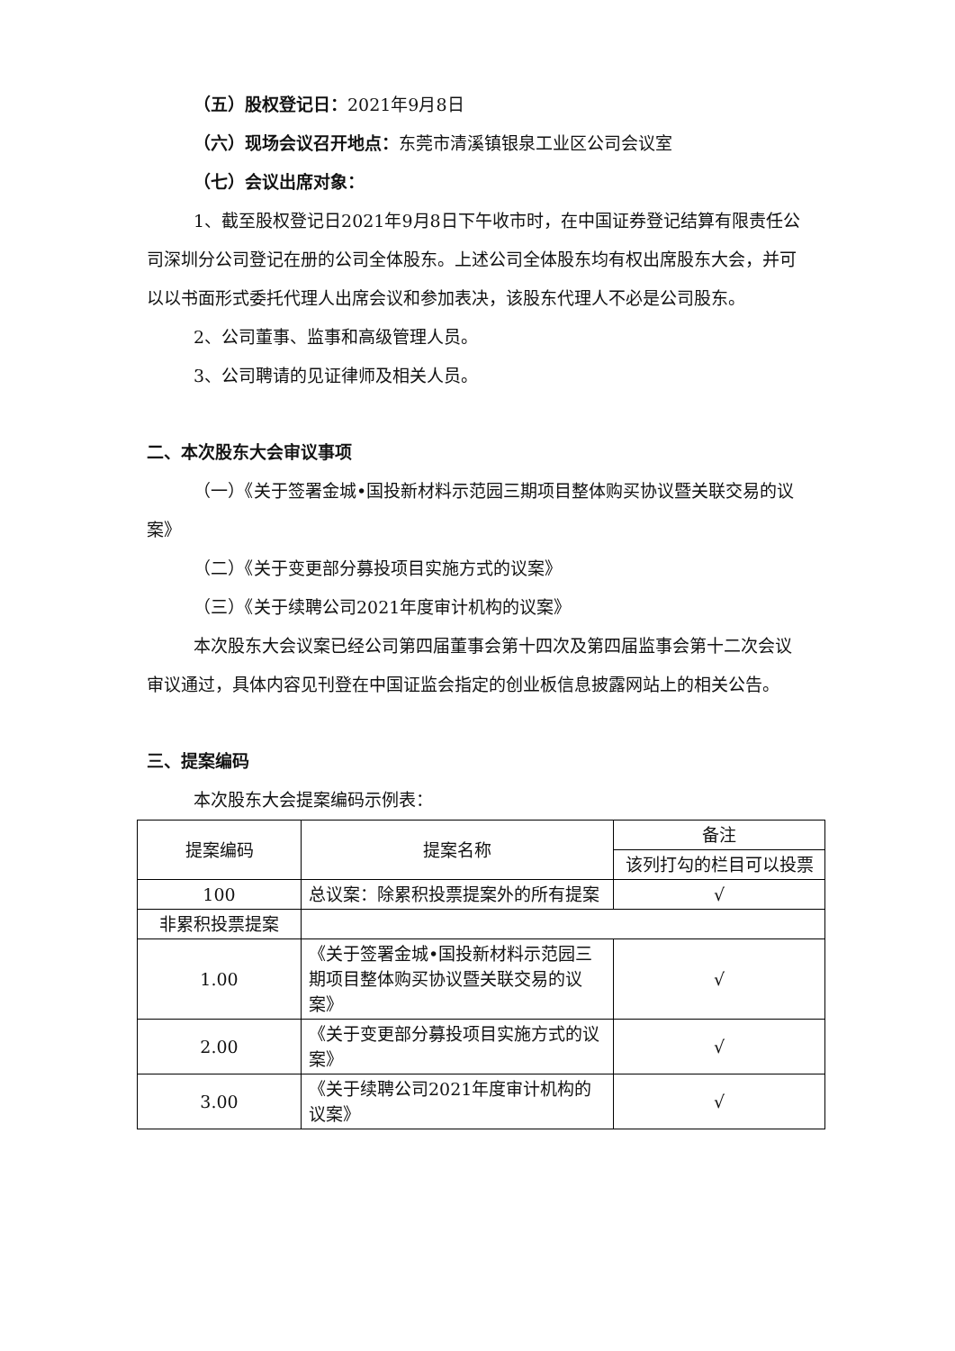（五）股权登记日：2021年9月8日
（六）现场会议召开地点：东莞市清溪镇银泉工业区公司会议室
（七）会议出席对象：
1、截至股权登记日2021年9月8日下午收市时，在中国证券登记结算有限责任公司深圳分公司登记在册的公司全体股东。上述公司全体股东均有权出席股东大会，并可以以书面形式委托代理人出席会议和参加表决，该股东代理人不必是公司股东。
2、公司董事、监事和高级管理人员。
3、公司聘请的见证律师及相关人员。
二、本次股东大会审议事项
（一）《关于签署金城•国投新材料示范园三期项目整体购买协议暨关联交易的议案》
（二）《关于变更部分募投项目实施方式的议案》
（三）《关于续聘公司2021年度审计机构的议案》
本次股东大会议案已经公司第四届董事会第十四次及第四届监事会第十二次会议审议通过，具体内容见刊登在中国证监会指定的创业板信息披露网站上的相关公告。
三、提案编码
本次股东大会提案编码示例表：
| 提案编码 | 提案名称 | 备注 |
| | | 该列打勾的栏目可以投票 |
| 100 | 总议案：除累积投票提案外的所有提案 | √ |
| 非累积投票提案 | | |
| 1.00 | 《关于签署金城•国投新材料示范园三期项目整体购买协议暨关联交易的议案》 | √ |
| 2.00 | 《关于变更部分募投项目实施方式的议案》 | √ |
| 3.00 | 《关于续聘公司2021年度审计机构的议案》 | √ |